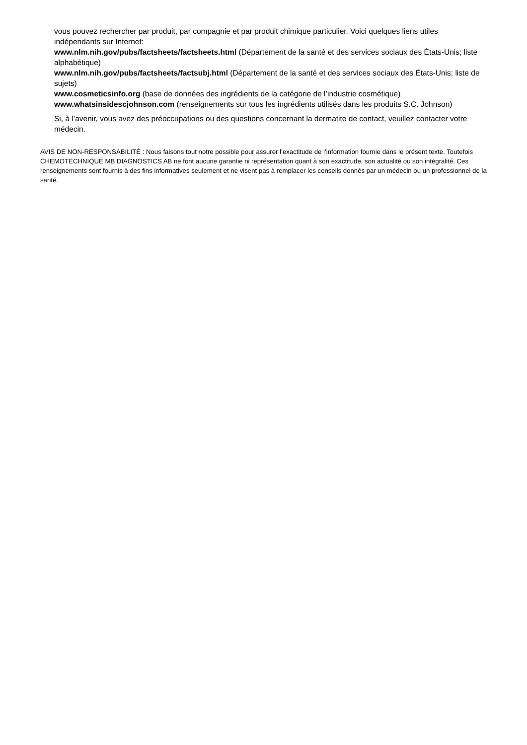vous pouvez rechercher par produit, par compagnie et par produit chimique particulier. Voici quelques liens utiles indépendants sur Internet:
www.nlm.nih.gov/pubs/factsheets/factsheets.html (Département de la santé et des services sociaux des États-Unis; liste alphabétique)
www.nlm.nih.gov/pubs/factsheets/factsubj.html (Département de la santé et des services sociaux des États-Unis; liste de sujets)
www.cosmeticsinfo.org (base de données des ingrédients de la catégorie de l’industrie cosmétique)
www.whatsinsidescjohnson.com (renseignements sur tous les ingrédients utilisés dans les produits S.C. Johnson)
Si, à l’avenir, vous avez des préoccupations ou des questions concernant la dermatite de contact, veuillez contacter votre médecin.
AVIS DE NON-RESPONSABILITÉ : Nous faisons tout notre possible pour assurer l’exactitude de l’information fournie dans le présent texte. Toutefois CHEMOTECHNIQUE MB DIAGNOSTICS AB ne font aucune garantie ni représentation quant à son exactitude, son actualité ou son intégralité. Ces renseignements sont fournis à des fins informatives seulement et ne visent pas à remplacer les conseils donnés par un médecin ou un professionnel de la santé.